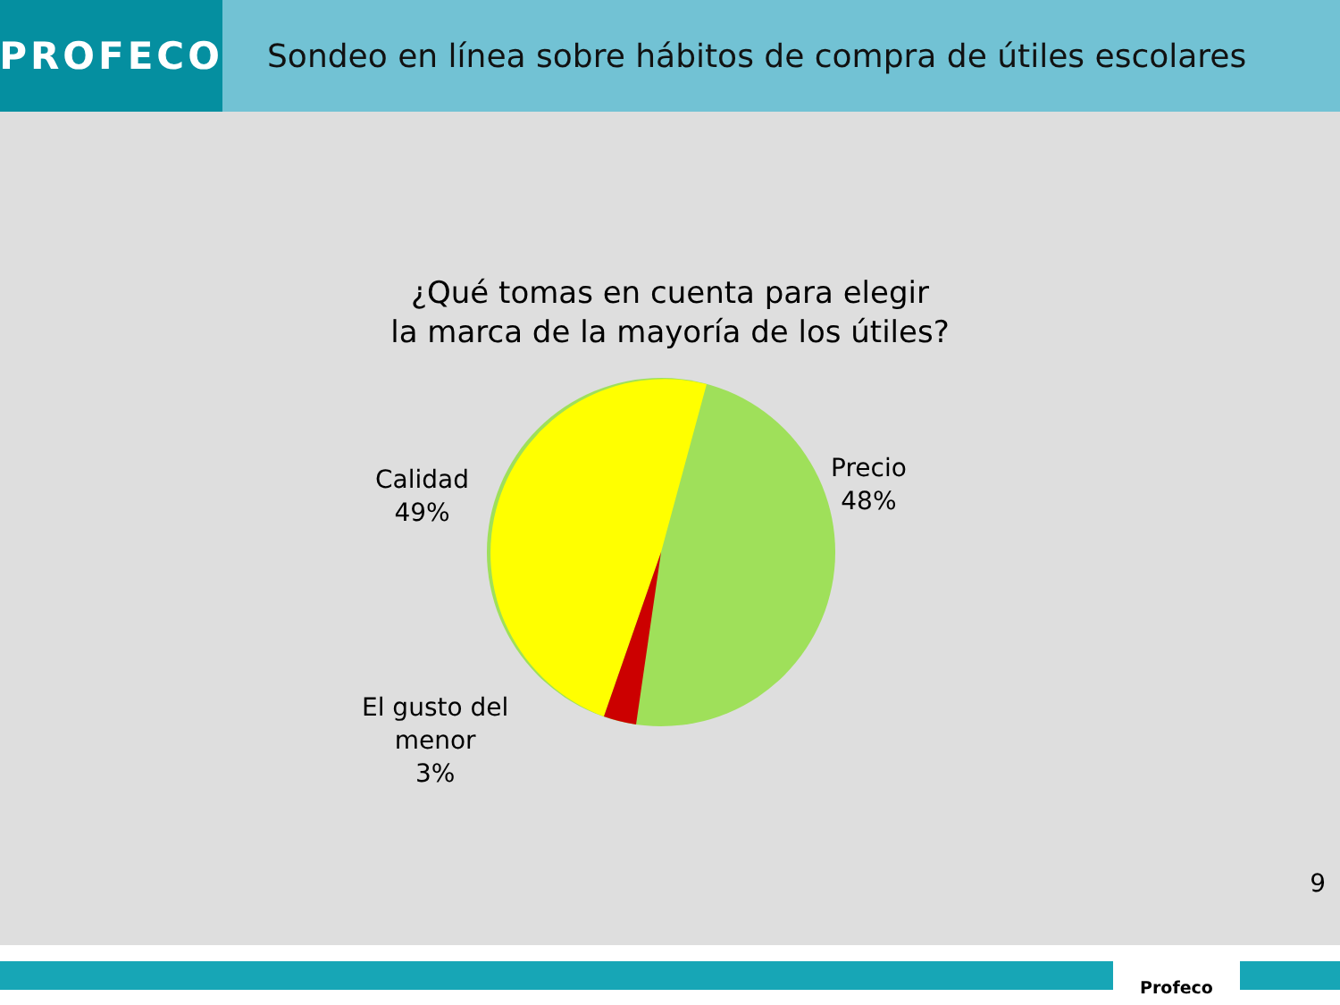PROFECO
Sondeo en línea sobre hábitos de compra de útiles escolares
¿Qué tomas en cuenta para elegir
la marca de la mayoría de los útiles?
Calidad
49%
Precio
48%
El gusto del
menor
3%
9
Profeco